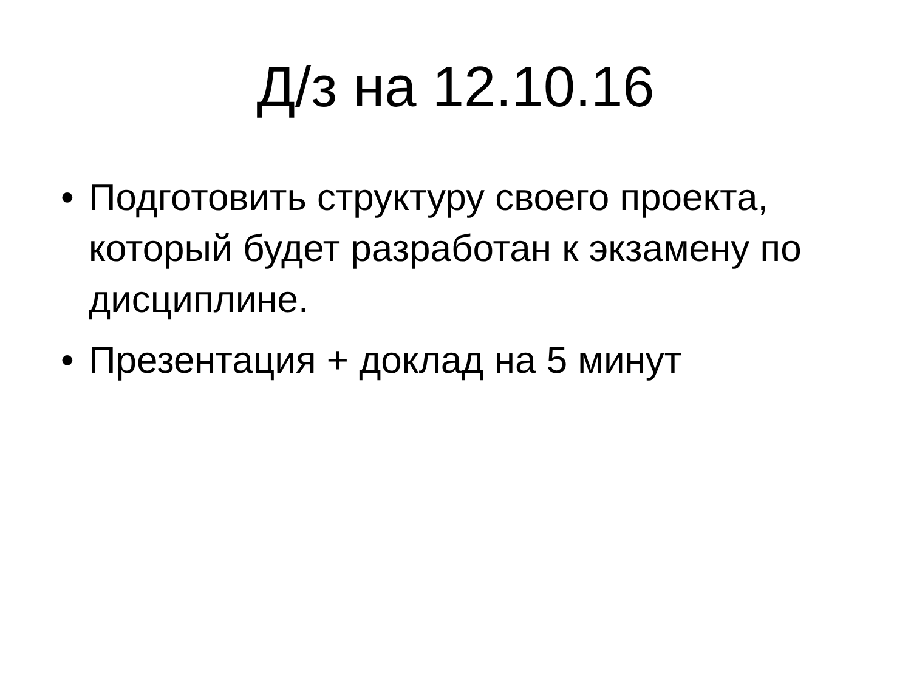Д/з на 12.10.16
• Подготовить структуру своего проекта, который будет разработан к экзамену по дисциплине.
• Презентация + доклад на 5 минут